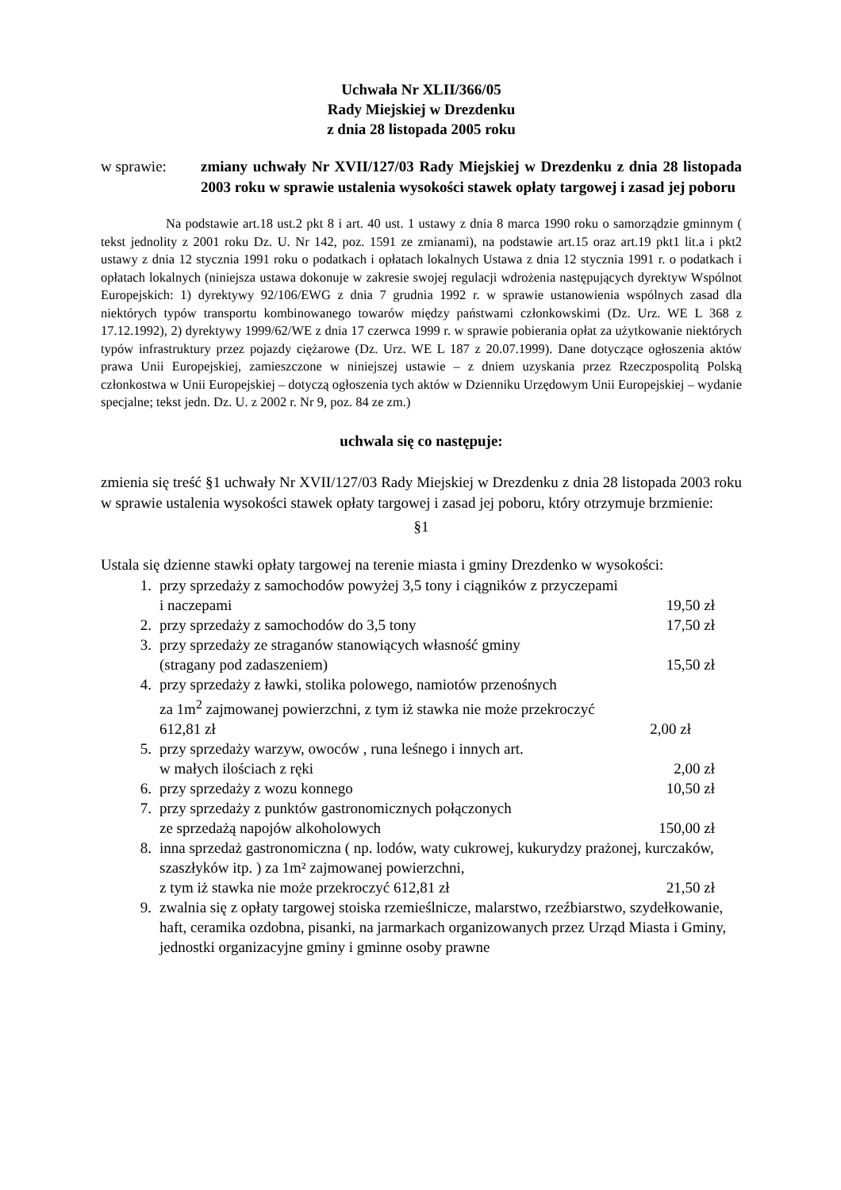Uchwała Nr XLII/366/05
Rady Miejskiej w Drezdenku
z dnia 28 listopada 2005 roku
w sprawie: zmiany uchwały Nr XVII/127/03 Rady Miejskiej w Drezdenku z dnia 28 listopada 2003 roku w sprawie ustalenia wysokości stawek opłaty targowej i zasad jej poboru
Na podstawie art.18 ust.2 pkt 8 i art. 40 ust. 1 ustawy z dnia 8 marca 1990 roku o samorządzie gminnym ( tekst jednolity z 2001 roku Dz. U. Nr 142, poz. 1591 ze zmianami), na podstawie art.15 oraz art.19 pkt1 lit.a i pkt2 ustawy z dnia 12 stycznia 1991 roku o podatkach i opłatach lokalnych Ustawa z dnia 12 stycznia 1991 r. o podatkach i opłatach lokalnych (niniejsza ustawa dokonuje w zakresie swojej regulacji wdrożenia następujących dyrektyw Wspólnot Europejskich: 1) dyrektywy 92/106/EWG z dnia 7 grudnia 1992 r. w sprawie ustanowienia wspólnych zasad dla niektórych typów transportu kombinowanego towarów między państwami członkowskimi (Dz. Urz. WE L 368 z 17.12.1992), 2) dyrektywy 1999/62/WE z dnia 17 czerwca 1999 r. w sprawie pobierania opłat za użytkowanie niektórych typów infrastruktury przez pojazdy ciężarowe (Dz. Urz. WE L 187 z 20.07.1999). Dane dotyczące ogłoszenia aktów prawa Unii Europejskiej, zamieszczone w niniejszej ustawie – z dniem uzyskania przez Rzeczpospolitą Polską członkostwa w Unii Europejskiej – dotyczą ogłoszenia tych aktów w Dzienniku Urzędowym Unii Europejskiej – wydanie specjalne; tekst jedn. Dz. U. z 2002 r. Nr 9, poz. 84 ze zm.)
uchwala się co następuje:
zmienia się treść §1 uchwały Nr XVII/127/03 Rady Miejskiej w Drezdenku z dnia 28 listopada 2003 roku w sprawie ustalenia wysokości stawek opłaty targowej i zasad jej poboru, który otrzymuje brzmienie:
§1
Ustala się dzienne stawki opłaty targowej na terenie miasta i gminy Drezdenko w wysokości:
1. przy sprzedaży z samochodów powyżej 3,5 tony i ciągników z przyczepami
i naczepami 19,50 zł
2. przy sprzedaży z samochodów do 3,5 tony 17,50 zł
3. przy sprzedaży ze straganów stanowiących własność gminy
(stragany pod zadaszeniem) 15,50 zł
4. przy sprzedaży z ławki, stolika polowego, namiotów przenośnych
za 1m<sup>2</sup> zajmowanej powierzchni, z tym iż stawka nie może przekroczyć
612,81 zł 2,00 zł
5. przy sprzedaży warzyw, owoców , runa leśnego i innych art.
w małych ilościach z ręki 2,00 zł
6. przy sprzedaży z wozu konnego 10,50 zł
7. przy sprzedaży z punktów gastronomicznych połączonych
ze sprzedażą napojów alkoholowych 150,00 zł
8. inna sprzedaż gastronomiczna ( np. lodów, waty cukrowej, kukurydzy prażonej, kurczaków, szaszłyków itp. ) za 1m² zajmowanej powierzchni,
z tym iż stawka nie może przekroczyć 612,81 zł 21,50 zł
9. zwalnia się z opłaty targowej stoiska rzemieślnicze, malarstwo, rzeźbiarstwo, szydełkowanie, haft, ceramika ozdobna, pisanki, na jarmarkach organizowanych przez Urząd Miasta i Gminy, jednostki organizacyjne gminy i gminne osoby prawne